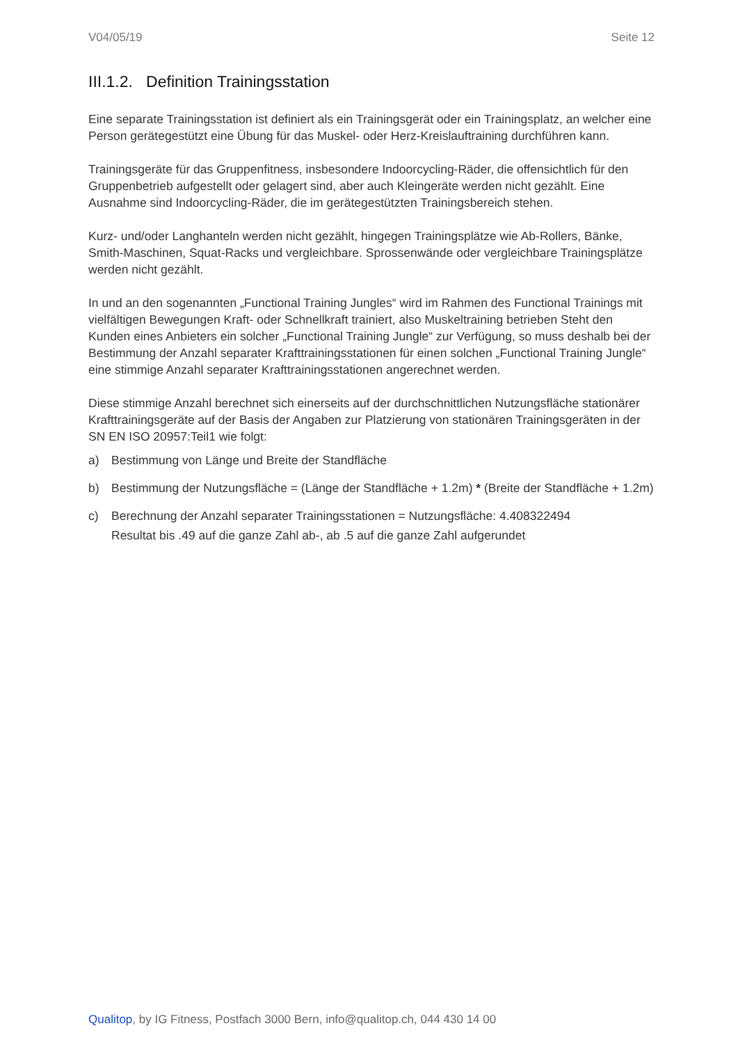V04/05/19 Seite 12
III.1.2. Definition Trainingsstation
Eine separate Trainingsstation ist definiert als ein Trainingsgerät oder ein Trainingsplatz, an welcher eine Person gerätegestützt eine Übung für das Muskel- oder Herz-Kreislauftraining durchführen kann.
Trainingsgeräte für das Gruppenfitness, insbesondere Indoorcycling-Räder, die offensichtlich für den Gruppenbetrieb aufgestellt oder gelagert sind, aber auch Kleingeräte werden nicht gezählt. Eine Ausnahme sind Indoorcycling-Räder, die im gerätegestützten Trainingsbereich stehen.
Kurz- und/oder Langhanteln werden nicht gezählt, hingegen Trainingsplätze wie Ab-Rollers, Bänke, Smith-Maschinen, Squat-Racks und vergleichbare. Sprossenwände oder vergleichbare Trainingsplätze werden nicht gezählt.
In und an den sogenannten „Functional Training Jungles“ wird im Rahmen des Functional Trainings mit vielfältigen Bewegungen Kraft- oder Schnellkraft trainiert, also Muskeltraining betrieben Steht den Kunden eines Anbieters ein solcher „Functional Training Jungle“ zur Verfügung, so muss deshalb bei der Bestimmung der Anzahl separater Krafttrainingsstationen für einen solchen „Functional Training Jungle“ eine stimmige Anzahl separater Krafttrainingsstationen angerechnet werden.
Diese stimmige Anzahl berechnet sich einerseits auf der durchschnittlichen Nutzungsfläche stationärer Krafttrainingsgeräte auf der Basis der Angaben zur Platzierung von stationären Trainingsgeräten in der SN EN ISO 20957:Teil1 wie folgt:
a) Bestimmung von Länge und Breite der Standfläche
b) Bestimmung der Nutzungsfläche = (Länge der Standfläche + 1.2m) * (Breite der Standfläche + 1.2m)
c) Berechnung der Anzahl separater Trainingsstationen = Nutzungsfläche: 4.408322494
Resultat bis .49 auf die ganze Zahl ab-, ab .5 auf die ganze Zahl aufgerundet
Qualitop, by IG Fitness, Postfach 3000 Bern, info@qualitop.ch, 044 430 14 00